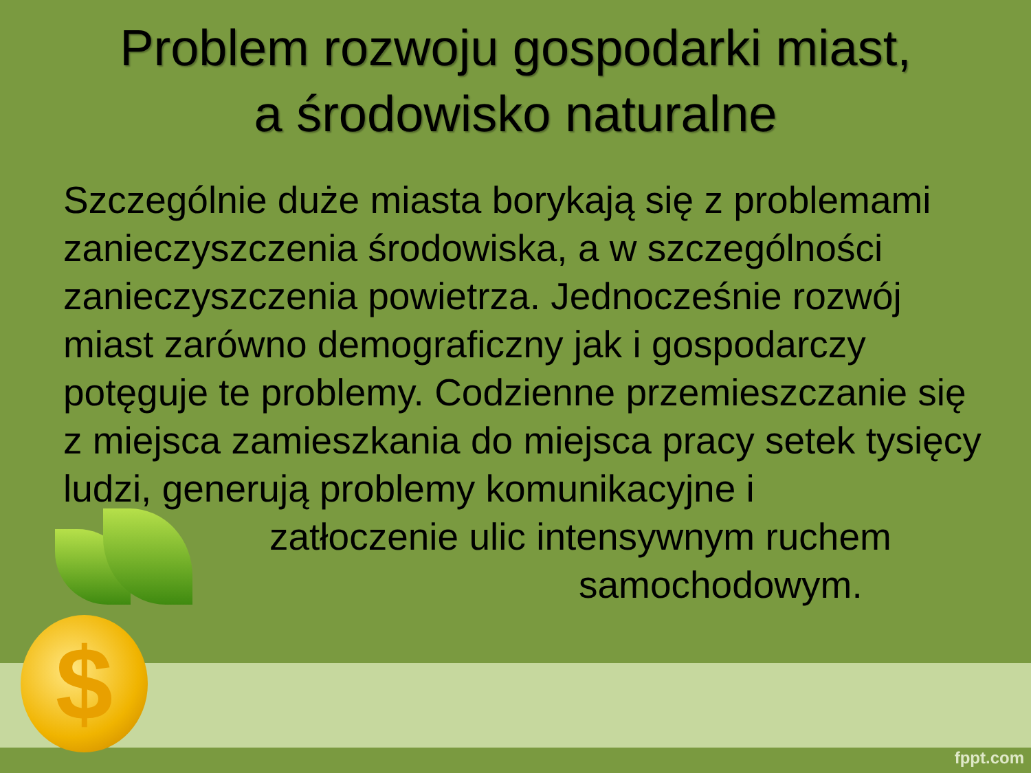$
Problem rozwoju gospodarki miast,
a środowisko naturalne
Szczególnie duże miasta borykają się z problemami zanieczyszczenia środowiska, a w szczególności zanieczyszczenia powietrza. Jednocześnie rozwój miast zarówno demograficzny jak i gospodarczy potęguje te problemy. Codzienne przemieszczanie się z miejsca zamieszkania do miejsca pracy setek tysięcy ludzi, generują problemy komunikacyjne i
zatłoczenie ulic intensywnym ruchem
samochodowym.
fppt.com